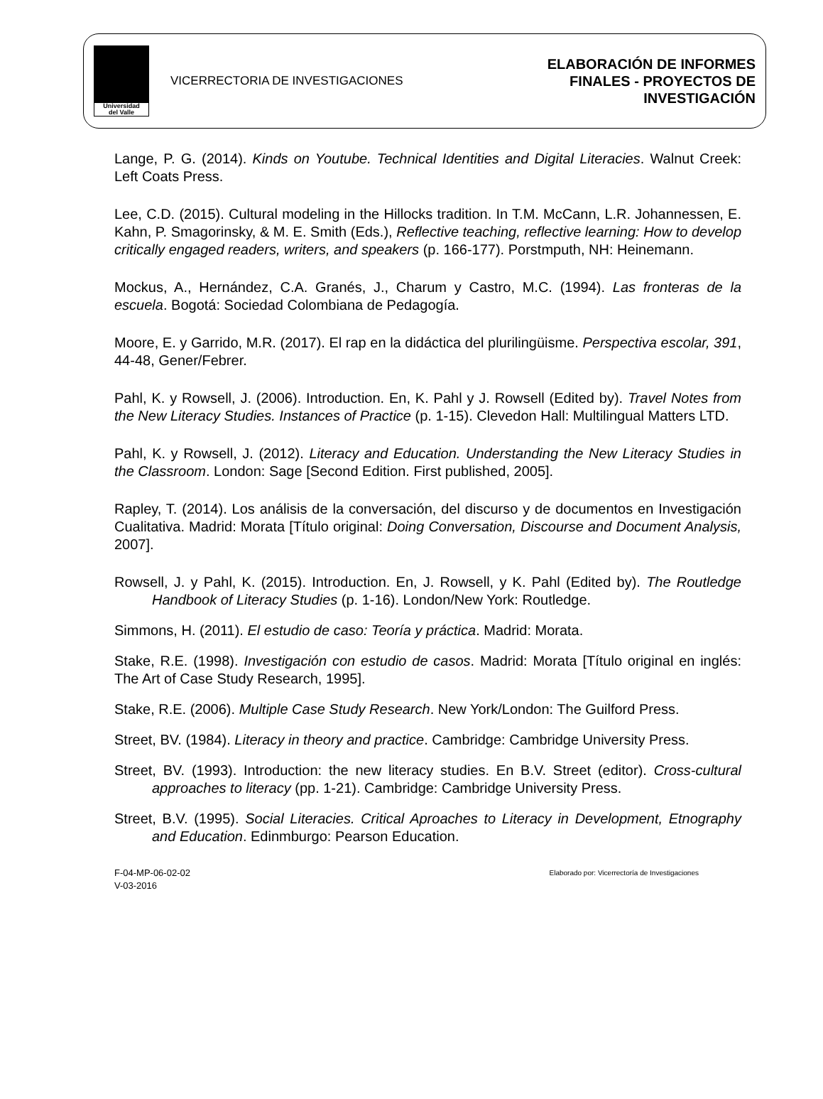Universidad
del Valle
VICERRECTORIA DE INVESTIGACIONES
ELABORACIÓN DE INFORMES
FINALES - PROYECTOS DE
INVESTIGACIÓN
Lange, P. G. (2014). Kinds on Youtube. Technical Identities and Digital Literacies. Walnut Creek: Left Coats Press.
Lee, C.D. (2015). Cultural modeling in the Hillocks tradition. In T.M. McCann, L.R. Johannessen, E. Kahn, P. Smagorinsky, & M. E. Smith (Eds.), Reflective teaching, reflective learning: How to develop critically engaged readers, writers, and speakers (p. 166-177). Porstmputh, NH: Heinemann.
Mockus, A., Hernández, C.A. Granés, J., Charum y Castro, M.C. (1994). Las fronteras de la escuela. Bogotá: Sociedad Colombiana de Pedagogía.
Moore, E. y Garrido, M.R. (2017). El rap en la didáctica del plurilingüisme. Perspectiva escolar, 391, 44-48, Gener/Febrer.
Pahl, K. y Rowsell, J. (2006). Introduction. En, K. Pahl y J. Rowsell (Edited by). Travel Notes from the New Literacy Studies. Instances of Practice (p. 1-15). Clevedon Hall: Multilingual Matters LTD.
Pahl, K. y Rowsell, J. (2012). Literacy and Education. Understanding the New Literacy Studies in the Classroom. London: Sage [Second Edition. First published, 2005].
Rapley, T. (2014). Los análisis de la conversación, del discurso y de documentos en Investigación Cualitativa. Madrid: Morata [Título original: Doing Conversation, Discourse and Document Analysis, 2007].
Rowsell, J. y Pahl, K. (2015). Introduction. En, J. Rowsell, y K. Pahl (Edited by). The Routledge Handbook of Literacy Studies (p. 1-16). London/New York: Routledge.
Simmons, H. (2011). El estudio de caso: Teoría y práctica. Madrid: Morata.
Stake, R.E. (1998). Investigación con estudio de casos. Madrid: Morata [Título original en inglés: The Art of Case Study Research, 1995].
Stake, R.E. (2006). Multiple Case Study Research. New York/London: The Guilford Press.
Street, BV. (1984). Literacy in theory and practice. Cambridge: Cambridge University Press.
Street, BV. (1993). Introduction: the new literacy studies. En B.V. Street (editor). Cross-cultural approaches to literacy (pp. 1-21). Cambridge: Cambridge University Press.
Street, B.V. (1995). Social Literacies. Critical Aproaches to Literacy in Development, Etnography and Education. Edinmburgo: Pearson Education.
F-04-MP-06-02-02
V-03-2016
Elaborado por: Vicerrectoría de Investigaciones